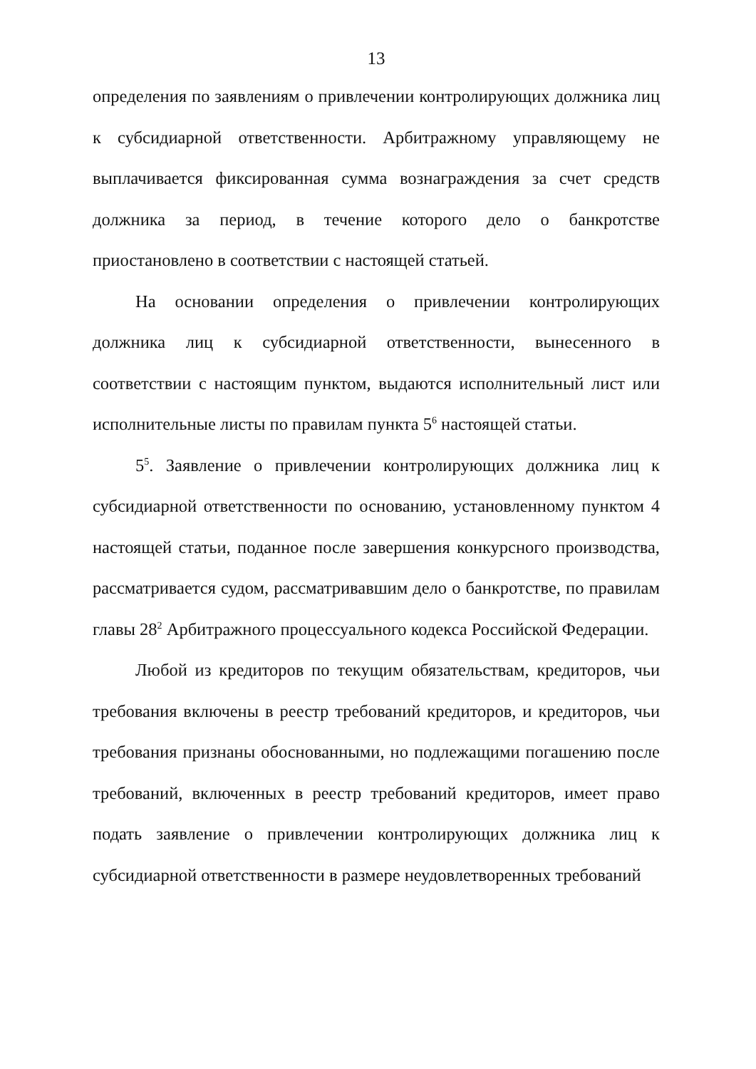13
определения по заявлениям о привлечении контролирующих должника лиц к субсидиарной ответственности. Арбитражному управляющему не выплачивается фиксированная сумма вознаграждения за счет средств должника за период, в течение которого дело о банкротстве приостановлено в соответствии с настоящей статьей.
На основании определения о привлечении контролирующих должника лиц к субсидиарной ответственности, вынесенного в соответствии с настоящим пунктом, выдаются исполнительный лист или исполнительные листы по правилам пункта 5<sup>6</sup> настоящей статьи.
5<sup>5</sup>. Заявление о привлечении контролирующих должника лиц к субсидиарной ответственности по основанию, установленному пунктом 4 настоящей статьи, поданное после завершения конкурсного производства, рассматривается судом, рассматривавшим дело о банкротстве, по правилам главы 28<sup>2</sup> Арбитражного процессуального кодекса Российской Федерации.
Любой из кредиторов по текущим обязательствам, кредиторов, чьи требования включены в реестр требований кредиторов, и кредиторов, чьи требования признаны обоснованными, но подлежащими погашению после требований, включенных в реестр требований кредиторов, имеет право подать заявление о привлечении контролирующих должника лиц к субсидиарной ответственности в размере неудовлетворенных требований